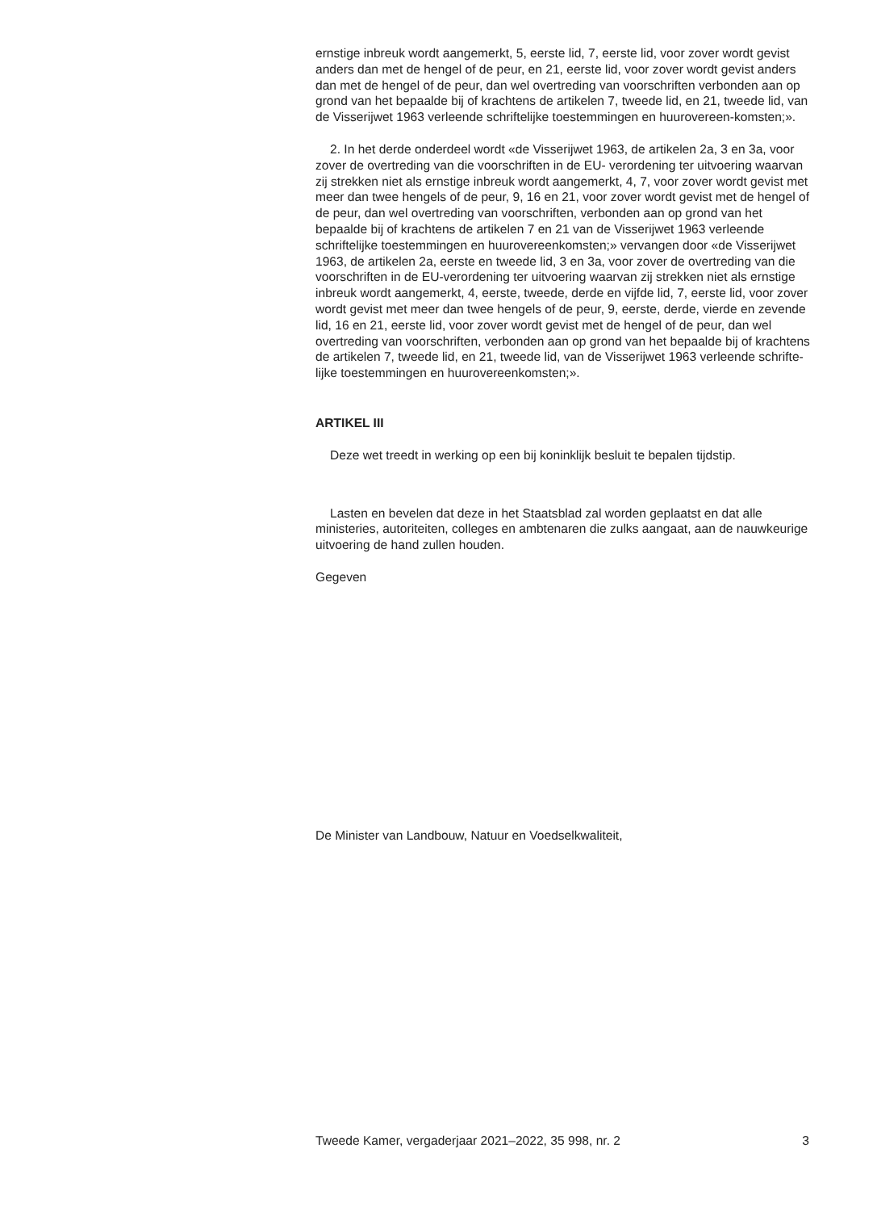ernstige inbreuk wordt aangemerkt, 5, eerste lid, 7, eerste lid, voor zover wordt gevist anders dan met de hengel of de peur, en 21, eerste lid, voor zover wordt gevist anders dan met de hengel of de peur, dan wel overtreding van voorschriften verbonden aan op grond van het bepaalde bij of krachtens de artikelen 7, tweede lid, en 21, tweede lid, van de Visserijwet 1963 verleende schriftelijke toestemmingen en huurovereen-komsten;».
2. In het derde onderdeel wordt «de Visserijwet 1963, de artikelen 2a, 3 en 3a, voor zover de overtreding van die voorschriften in de EU- verordening ter uitvoering waarvan zij strekken niet als ernstige inbreuk wordt aangemerkt, 4, 7, voor zover wordt gevist met meer dan twee hengels of de peur, 9, 16 en 21, voor zover wordt gevist met de hengel of de peur, dan wel overtreding van voorschriften, verbonden aan op grond van het bepaalde bij of krachtens de artikelen 7 en 21 van de Visserijwet 1963 verleende schriftelijke toestemmingen en huurovereenkomsten;» vervangen door «de Visserijwet 1963, de artikelen 2a, eerste en tweede lid, 3 en 3a, voor zover de overtreding van die voorschriften in de EU-verordening ter uitvoering waarvan zij strekken niet als ernstige inbreuk wordt aangemerkt, 4, eerste, tweede, derde en vijfde lid, 7, eerste lid, voor zover wordt gevist met meer dan twee hengels of de peur, 9, eerste, derde, vierde en zevende lid, 16 en 21, eerste lid, voor zover wordt gevist met de hengel of de peur, dan wel overtreding van voorschriften, verbonden aan op grond van het bepaalde bij of krachtens de artikelen 7, tweede lid, en 21, tweede lid, van de Visserijwet 1963 verleende schrifte-lijke toestemmingen en huurovereenkomsten;».
ARTIKEL III
Deze wet treedt in werking op een bij koninklijk besluit te bepalen tijdstip.
Lasten en bevelen dat deze in het Staatsblad zal worden geplaatst en dat alle ministeries, autoriteiten, colleges en ambtenaren die zulks aangaat, aan de nauwkeurige uitvoering de hand zullen houden.
Gegeven
De Minister van Landbouw, Natuur en Voedselkwaliteit,
Tweede Kamer, vergaderjaar 2021–2022, 35 998, nr. 2 3